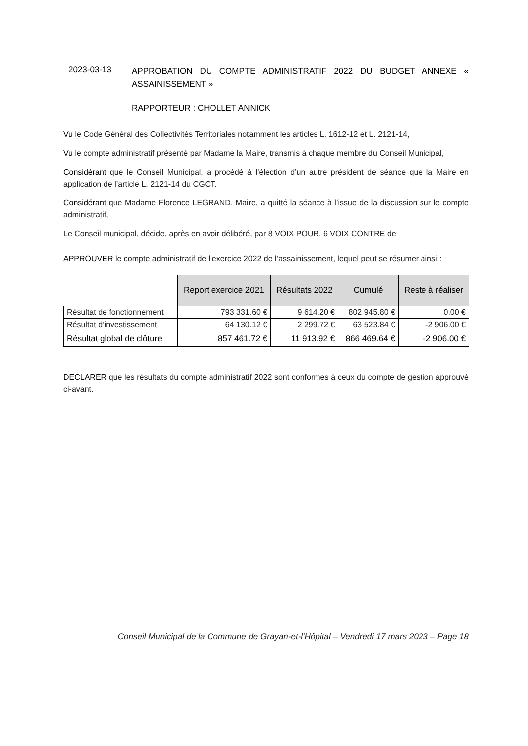2023-03-13
APPROBATION DU COMPTE ADMINISTRATIF 2022 DU BUDGET ANNEXE « ASSAINISSEMENT »
RAPPORTEUR : CHOLLET ANNICK
Vu le Code Général des Collectivités Territoriales notamment les articles L. 1612-12 et L. 2121-14,
Vu le compte administratif présenté par Madame la Maire, transmis à chaque membre du Conseil Municipal,
Considérant que le Conseil Municipal, a procédé à l’élection d’un autre président de séance que la Maire en application de l’article L. 2121-14 du CGCT,
Considérant que Madame Florence LEGRAND, Maire, a quitté la séance à l’issue de la discussion sur le compte administratif,
Le Conseil municipal, décide, après en avoir délibéré, par 8 VOIX POUR, 6 VOIX CONTRE de
APPROUVER le compte administratif de l’exercice 2022 de l’assainissement, lequel peut se résumer ainsi :
| | Report exercice 2021 | Résultats 2022 | Cumulé | Reste à réaliser |
| Résultat de fonctionnement | 793 331.60 € | 9 614.20 € | 802 945.80 € | 0.00 € |
| Résultat d’investissement | 64 130.12 € | 2 299.72 € | 63 523.84 € | -2 906.00 € |
| Résultat global de clôture | 857 461.72 € | 11 913.92 € | 866 469.64 € | -2 906.00 € |
DECLARER que les résultats du compte administratif 2022 sont conformes à ceux du compte de gestion approuvé ci-avant.
Conseil Municipal de la Commune de Grayan-et-l’Hôpital – Vendredi 17 mars 2023 – Page 18